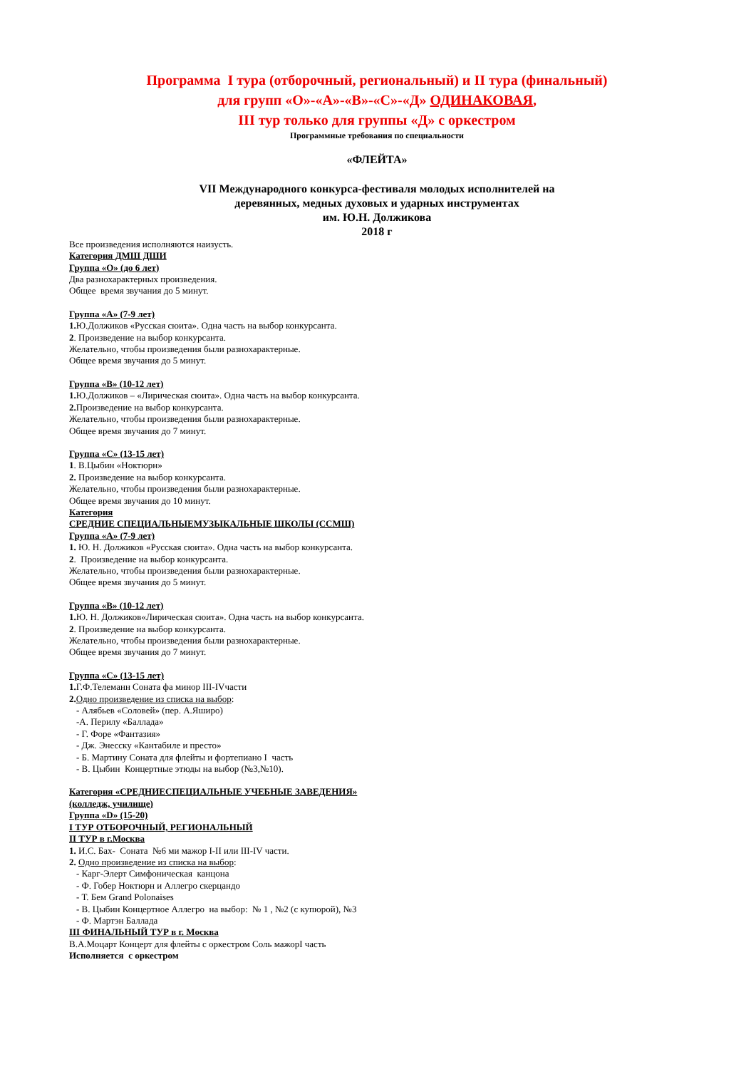Программа I тура (отборочный, региональный) и II тура (финальный)
для групп «О»-«А»-«В»-«С»-«Д» ОДИНАКОВАЯ,
III тур только для группы «Д» с оркестром
Программные требования по специальности
«ФЛЕЙТА»
VII Международного конкурса-фестиваля молодых исполнителей на
деревянных, медных духовых и ударных инструментах
им. Ю.Н. Должикова
2018 г
Все произведения исполняются наизусть.
Категория ДМШ ДШИ
Группа «О» (до 6 лет)
Два разнохарактерных произведения.
Общее время звучания до 5 минут.
Группа «А» (7-9 лет)
1. Ю.Должиков «Русская сюита». Одна часть на выбор конкурсанта.
2. Произведение на выбор конкурсанта.
Желательно, чтобы произведения были разнохарактерные.
Общее время звучания до 5 минут.
Группа «В» (10-12 лет)
1. Ю.Должиков – «Лирическая сюита». Одна часть на выбор конкурсанта.
2. Произведение на выбор конкурсанта.
Желательно, чтобы произведения были разнохарактерные.
Общее время звучания до 7 минут.
Группа «С» (13-15 лет)
1. В.Цыбин «Ноктюрн»
2. Произведение на выбор конкурсанта.
Желательно, чтобы произведения были разнохарактерные.
Общее время звучания до 10 минут.
Категория
СРЕДНИЕ СПЕЦИАЛЬНЫЕМУЗЫКАЛЬНЫЕ ШКОЛЫ (ССМШ)
Группа «А» (7-9 лет)
1. Ю. Н. Должиков «Русская сюита». Одна часть на выбор конкурсанта.
2. Произведение на выбор конкурсанта.
Желательно, чтобы произведения были разнохарактерные.
Общее время звучания до 5 минут.
Группа «В» (10-12 лет)
1. Ю. Н. Должиков«Лирическая сюита». Одна часть на выбор конкурсанта.
2. Произведение на выбор конкурсанта.
Желательно, чтобы произведения были разнохарактерные.
Общее время звучания до 7 минут.
Группа «С» (13-15 лет)
1. Г.Ф.Телеманн Соната фа минор III-IVчасти
2. Одно произведение из списка на выбор:
- Алябьев «Соловей» (пер. А.Яширо)
-А. Перилу «Баллада»
- Г. Форе «Фантазия»
- Дж. Энесску «Кантабиле и престо»
- Б. Мартину Соната для флейты и фортепиано I часть
- В. Цыбин Концертные этюды на выбор (№3,№10).
Категория «СРЕДНИЕСПЕЦИАЛЬНЫЕ УЧЕБНЫЕ ЗАВЕДЕНИЯ»
(колледж, училище)
Группа «D» (15-20)
I ТУР ОТБОРОЧНЫЙ, РЕГИОНАЛЬНЫЙ
II ТУР в г.Москва
1. И.С. Бах- Соната №6 ми мажор I-II или III-IV части.
2. Одно произведение из списка на выбор:
- Карг-Элерт Симфоническая канцона
- Ф. Гобер Ноктюрн и Аллегро скерцандо
- Т. Бем Grand Polonaises
- В. Цыбин Концертное Аллегро на выбор: № 1 , №2 (с купюрой), №3
- Ф. Мартэн Баллада
III ФИНАЛЬНЫЙ ТУР в г. Москва
В.А.Моцарт Концерт для флейты с оркестром Соль мажорI часть
Исполняется с оркестром